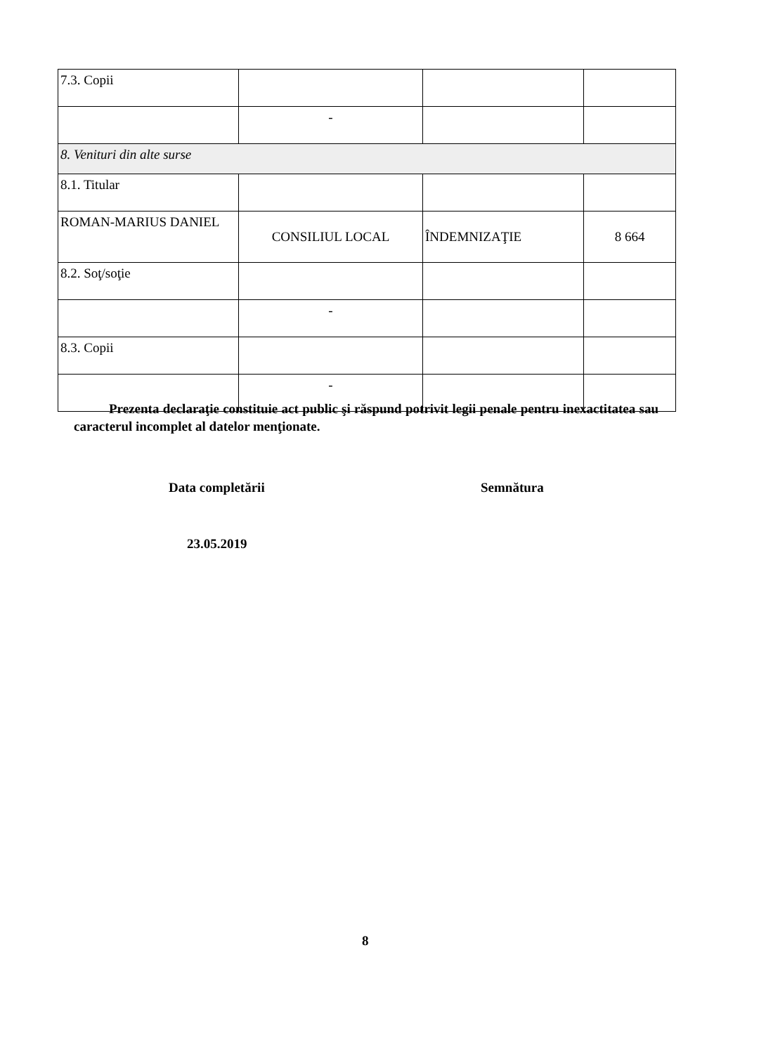| 7.3. Copii | | | |
| | - | | |
| 8. Venituri din alte surse | | | |
| 8.1. Titular | | | |
| ROMAN-MARIUS DANIEL | CONSILIUL LOCAL | ÎNDEMNIZAŢIE | 8 664 |
| 8.2. Soţ/soţie | | | |
| | - | | |
| 8.3. Copii | | | |
| | - | | |
Prezenta declaraţie constituie act public şi răspund potrivit legii penale pentru inexactitatea sau caracterul incomplet al datelor menţionate.
Data completării Semnătura
23.05.2019
8